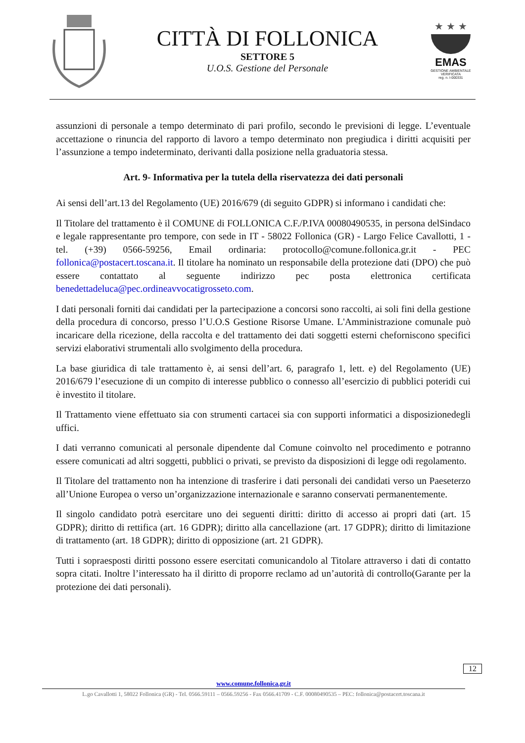CITTÀ DI FOLLONICA
SETTORE 5
U.O.S. Gestione del Personale
★ ★ ★
EMAS
GESTIONE AMBIENTALE
VERIFICATA
reg. n. I-000331
assunzioni di personale a tempo determinato di pari profilo, secondo le previsioni di legge. L’eventuale accettazione o rinuncia del rapporto di lavoro a tempo determinato non pregiudica i diritti acquisiti per l’assunzione a tempo indeterminato, derivanti dalla posizione nella graduatoria stessa.
Art. 9- Informativa per la tutela della riservatezza dei dati personali
Ai sensi dell’art.13 del Regolamento (UE) 2016/679 (di seguito GDPR) si informano i candidati che:
Il Titolare del trattamento è il COMUNE di FOLLONICA C.F./P.IVA 00080490535, in persona delSindaco e legale rappresentante pro tempore, con sede in IT - 58022 Follonica (GR) - Largo Felice Cavallotti, 1 - tel. (+39) 0566-59256, Email ordinaria: protocollo@comune.follonica.gr.it - PEC follonica@postacert.toscana.it. Il titolare ha nominato un responsabile della protezione dati (DPO) che può essere contattato al seguente indirizzo pec posta elettronica certificata benedettadeluca@pec.ordineavvocatigrosseto.com.
I dati personali forniti dai candidati per la partecipazione a concorsi sono raccolti, ai soli fini della gestione della procedura di concorso, presso l’U.O.S Gestione Risorse Umane. L'Amministrazione comunale può incaricare della ricezione, della raccolta e del trattamento dei dati soggetti esterni cheforniscono specifici servizi elaborativi strumentali allo svolgimento della procedura.
La base giuridica di tale trattamento è, ai sensi dell’art. 6, paragrafo 1, lett. e) del Regolamento (UE) 2016/679 l’esecuzione di un compito di interesse pubblico o connesso all’esercizio di pubblici poteridi cui è investito il titolare.
Il Trattamento viene effettuato sia con strumenti cartacei sia con supporti informatici a disposizionedegli uffici.
I dati verranno comunicati al personale dipendente dal Comune coinvolto nel procedimento e potranno essere comunicati ad altri soggetti, pubblici o privati, se previsto da disposizioni di legge odi regolamento.
Il Titolare del trattamento non ha intenzione di trasferire i dati personali dei candidati verso un Paeseterzo all’Unione Europea o verso un’organizzazione internazionale e saranno conservati permanentemente.
Il singolo candidato potrà esercitare uno dei seguenti diritti: diritto di accesso ai propri dati (art. 15 GDPR); diritto di rettifica (art. 16 GDPR); diritto alla cancellazione (art. 17 GDPR); diritto di limitazione di trattamento (art. 18 GDPR); diritto di opposizione (art. 21 GDPR).
Tutti i sopraesposti diritti possono essere esercitati comunicandolo al Titolare attraverso i dati di contatto sopra citati. Inoltre l’interessato ha il diritto di proporre reclamo ad un’autorità di controllo(Garante per la protezione dei dati personali).
12
www.comune.follonica.gr.it
L.go Cavallotti 1, 58022 Follonica (GR) - Tel. 0566.59111 – 0566.59256 - Fax 0566.41709 - C.F. 00080490535 – PEC: follonica@postacert.toscana.it